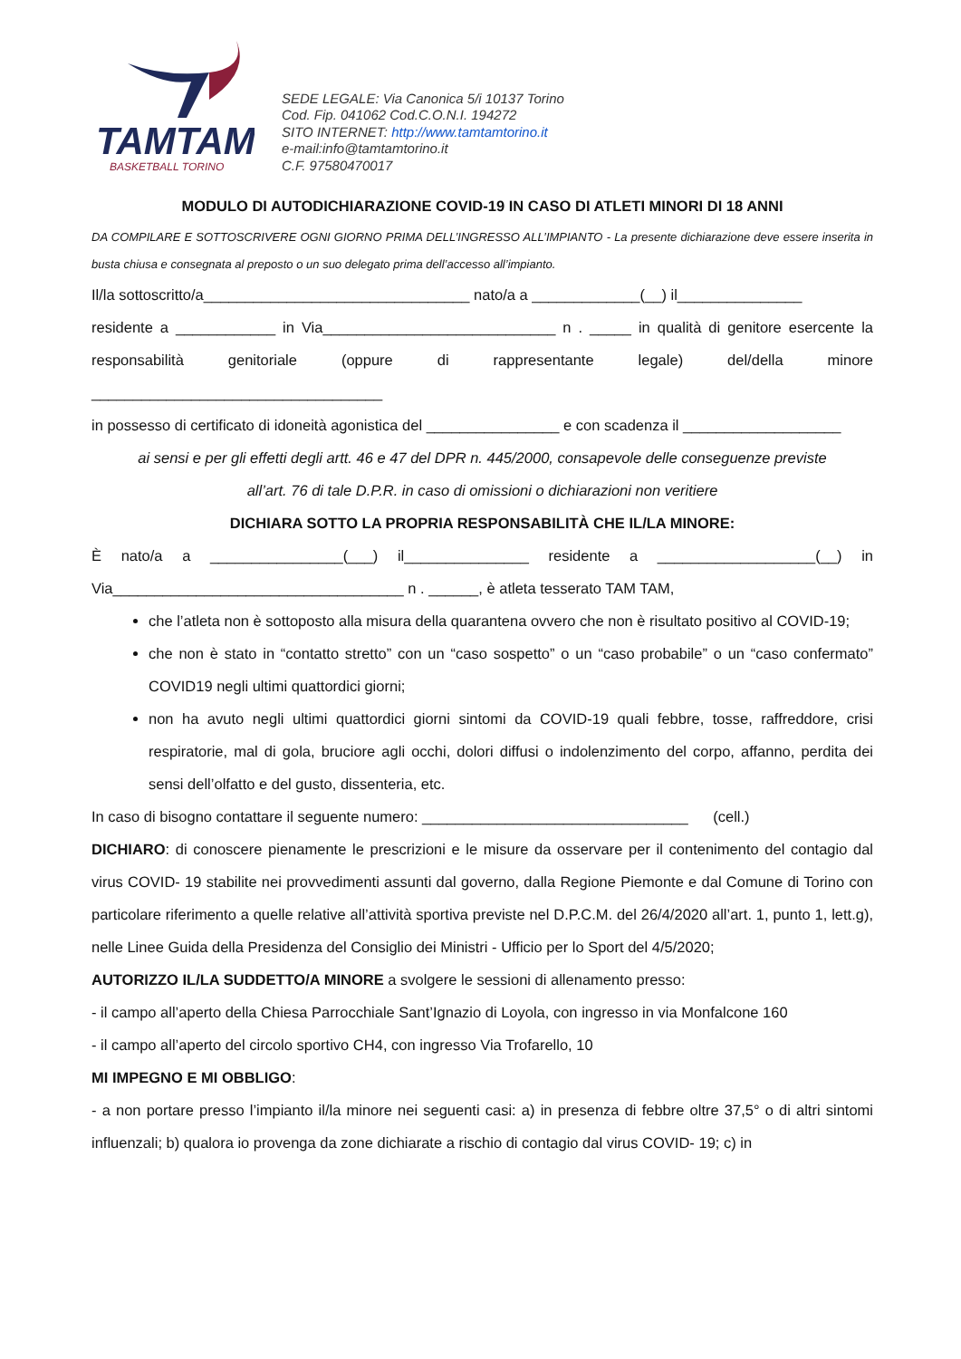TAMTAM
BASKETBALL TORINO
SEDE LEGALE: Via Canonica 5/i 10137 Torino
Cod. Fip. 041062 Cod.C.O.N.I. 194272
SITO INTERNET: http://www.tamtamtorino.it
e-mail:info@tamtamtorino.it
C.F. 97580470017
MODULO DI AUTODICHIARAZIONE COVID-19 IN CASO DI ATLETI MINORI DI 18 ANNI
DA COMPILARE E SOTTOSCRIVERE OGNI GIORNO PRIMA DELL’INGRESSO ALL’IMPIANTO - La presente dichiarazione deve essere inserita in busta chiusa e consegnata al preposto o un suo delegato prima dell’accesso all’impianto.
Il/la sottoscritto/a________________________________ nato/a a _____________(__) il_______________
residente a ____________ in Via____________________________ n . _____ in qualità di genitore esercente la responsabilità genitoriale (oppure di rappresentante legale) del/della minore ___________________________________
in possesso di certificato di idoneità agonistica del ________________ e con scadenza il ___________________
ai sensi e per gli effetti degli artt. 46 e 47 del DPR n. 445/2000, consapevole delle conseguenze previste
all’art. 76 di tale D.P.R. in caso di omissioni o dichiarazioni non veritiere
DICHIARA SOTTO LA PROPRIA RESPONSABILITÀ CHE IL/LA MINORE:
È nato/a a ________________(___) il_______________ residente a ___________________(__) in Via___________________________________ n . ______, è atleta tesserato TAM TAM,
che l’atleta non è sottoposto alla misura della quarantena ovvero che non è risultato positivo al COVID-19;
che non è stato in “contatto stretto” con un “caso sospetto” o un “caso probabile” o un “caso confermato” COVID19 negli ultimi quattordici giorni;
non ha avuto negli ultimi quattordici giorni sintomi da COVID-19 quali febbre, tosse, raffreddore, crisi respiratorie, mal di gola, bruciore agli occhi, dolori diffusi o indolenzimento del corpo, affanno, perdita dei sensi dell’olfatto e del gusto, dissenteria, etc.
In caso di bisogno contattare il seguente numero: ________________________________ (cell.)
DICHIARO: di conoscere pienamente le prescrizioni e le misure da osservare per il contenimento del contagio dal virus COVID- 19 stabilite nei provvedimenti assunti dal governo, dalla Regione Piemonte e dal Comune di Torino con particolare riferimento a quelle relative all’attività sportiva previste nel D.P.C.M. del 26/4/2020 all’art. 1, punto 1, lett.g), nelle Linee Guida della Presidenza del Consiglio dei Ministri - Ufficio per lo Sport del 4/5/2020;
AUTORIZZO IL/LA SUDDETTO/A MINORE a svolgere le sessioni di allenamento presso:
- il campo all’aperto della Chiesa Parrocchiale Sant’Ignazio di Loyola, con ingresso in via Monfalcone 160
- il campo all’aperto del circolo sportivo CH4, con ingresso Via Trofarello, 10
MI IMPEGNO E MI OBBLIGO:
- a non portare presso l’impianto il/la minore nei seguenti casi: a) in presenza di febbre oltre 37,5° o di altri sintomi influenzali; b) qualora io provenga da zone dichiarate a rischio di contagio dal virus COVID- 19; c) in